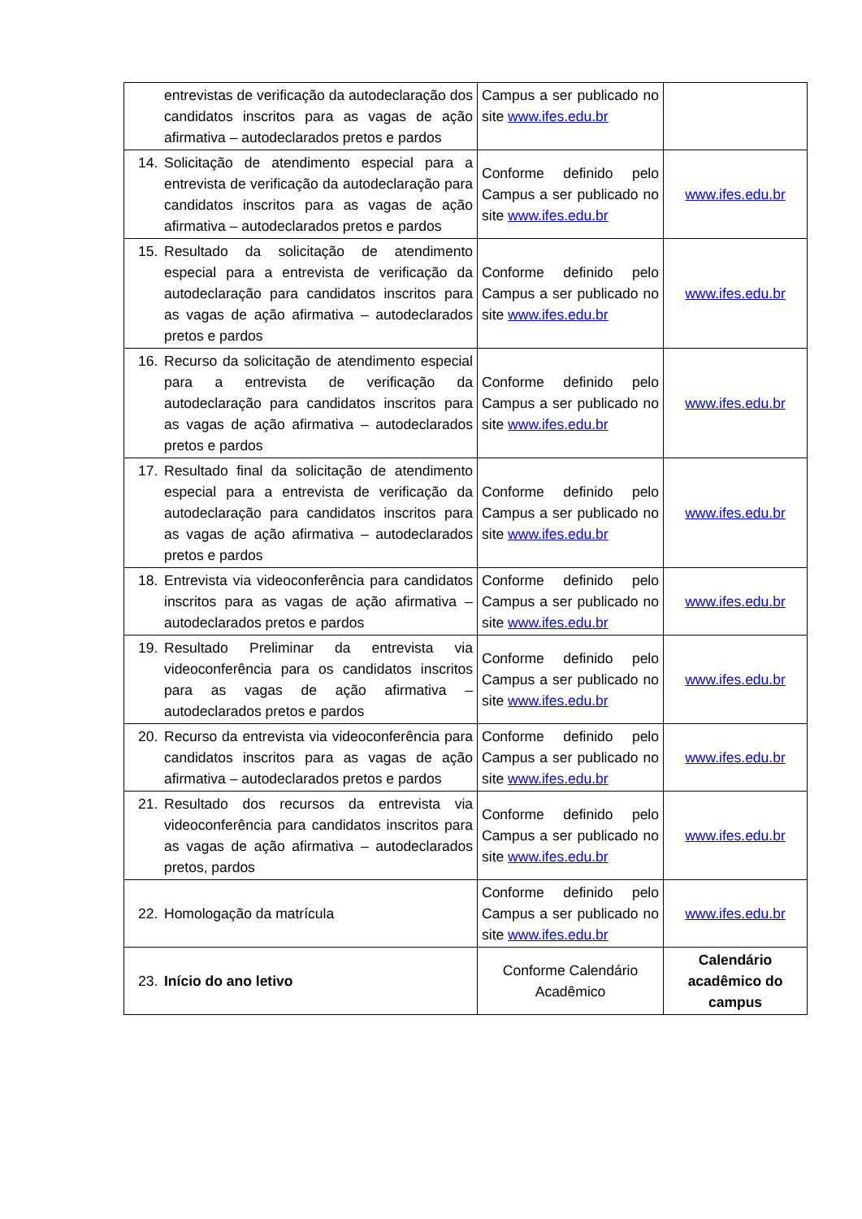| entrevistas de verificação da autodeclaração dos candidatos inscritos para as vagas de ação afirmativa – autodeclarados pretos e pardos | Campus a ser publicado no site www.ifes.edu.br | |
| 14. Solicitação de atendimento especial para a entrevista de verificação da autodeclaração para candidatos inscritos para as vagas de ação afirmativa – autodeclarados pretos e pardos | Conforme definido pelo Campus a ser publicado no site www.ifes.edu.br | www.ifes.edu.br |
| 15. Resultado da solicitação de atendimento especial para a entrevista de verificação da autodeclaração para candidatos inscritos para as vagas de ação afirmativa – autodeclarados pretos e pardos | Conforme definido pelo Campus a ser publicado no site www.ifes.edu.br | www.ifes.edu.br |
| 16. Recurso da solicitação de atendimento especial para a entrevista de verificação da autodeclaração para candidatos inscritos para as vagas de ação afirmativa – autodeclarados pretos e pardos | Conforme definido pelo Campus a ser publicado no site www.ifes.edu.br | www.ifes.edu.br |
| 17. Resultado final da solicitação de atendimento especial para a entrevista de verificação da autodeclaração para candidatos inscritos para as vagas de ação afirmativa – autodeclarados pretos e pardos | Conforme definido pelo Campus a ser publicado no site www.ifes.edu.br | www.ifes.edu.br |
| 18. Entrevista via videoconferência para candidatos inscritos para as vagas de ação afirmativa – autodeclarados pretos e pardos | Conforme definido pelo Campus a ser publicado no site www.ifes.edu.br | www.ifes.edu.br |
| 19. Resultado Preliminar da entrevista via videoconferência para os candidatos inscritos para as vagas de ação afirmativa – autodeclarados pretos e pardos | Conforme definido pelo Campus a ser publicado no site www.ifes.edu.br | www.ifes.edu.br |
| 20. Recurso da entrevista via videoconferência para candidatos inscritos para as vagas de ação afirmativa – autodeclarados pretos e pardos | Conforme definido pelo Campus a ser publicado no site www.ifes.edu.br | www.ifes.edu.br |
| 21. Resultado dos recursos da entrevista via videoconferência para candidatos inscritos para as vagas de ação afirmativa – autodeclarados pretos, pardos | Conforme definido pelo Campus a ser publicado no site www.ifes.edu.br | www.ifes.edu.br |
| 22. Homologação da matrícula | Conforme definido pelo Campus a ser publicado no site www.ifes.edu.br | www.ifes.edu.br |
| 23. Início do ano letivo | Conforme Calendário Acadêmico | Calendário acadêmico do campus |